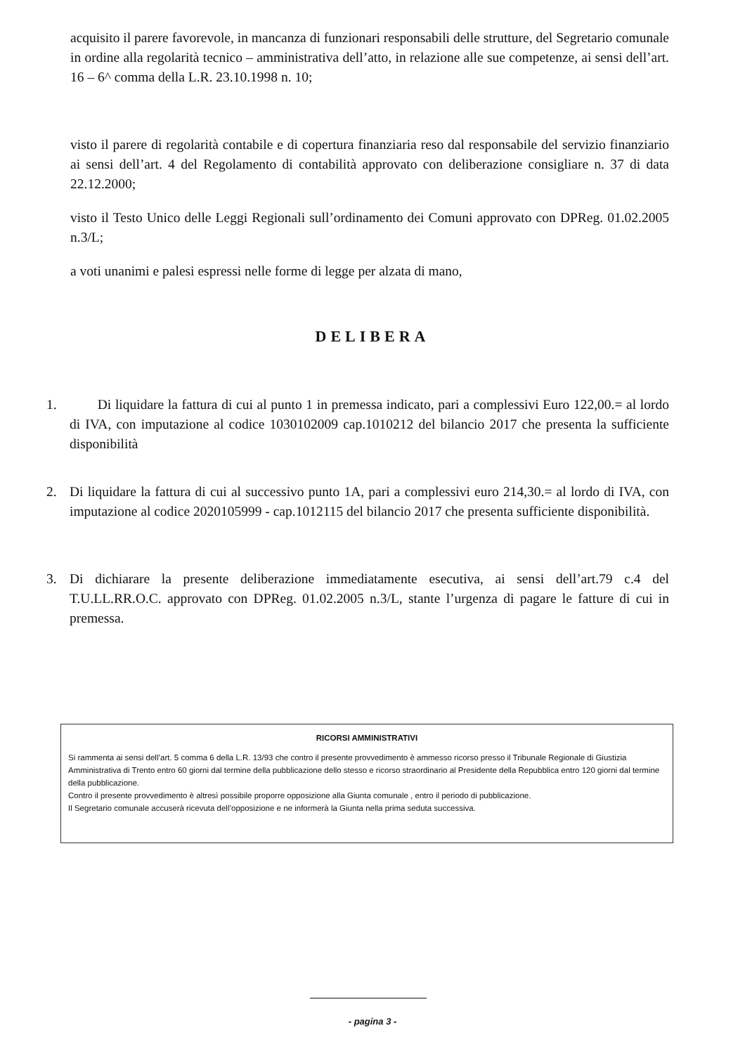acquisito il parere favorevole, in mancanza di funzionari responsabili delle strutture, del Segretario comunale in ordine alla regolarità tecnico – amministrativa dell’atto, in relazione alle sue competenze, ai sensi dell’art. 16 – 6^ comma della L.R. 23.10.1998 n. 10;
visto il parere di regolarità contabile e di copertura finanziaria reso dal responsabile del servizio finanziario ai sensi dell’art. 4 del Regolamento di contabilità approvato con deliberazione consigliare n. 37 di data 22.12.2000;
visto il Testo Unico delle Leggi Regionali sull’ordinamento dei Comuni approvato con DPReg. 01.02.2005 n.3/L;
a voti unanimi e palesi espressi nelle forme di legge per alzata di mano,
DELIBERA
1. Di liquidare la fattura di cui al punto 1 in premessa indicato, pari a complessivi Euro 122,00.= al lordo di IVA, con imputazione al codice 1030102009 cap.1010212 del bilancio 2017 che presenta la sufficiente disponibilità
2. Di liquidare la fattura di cui al successivo punto 1A, pari a complessivi euro 214,30.= al lordo di IVA, con imputazione al codice 2020105999 - cap.1012115 del bilancio 2017 che presenta sufficiente disponibilità.
3. Di dichiarare la presente deliberazione immediatamente esecutiva, ai sensi dell’art.79 c.4 del T.U.LL.RR.O.C. approvato con DPReg. 01.02.2005 n.3/L, stante l’urgenza di pagare le fatture di cui in premessa.
RICORSI AMMINISTRATIVI
Si rammenta ai sensi dell’art. 5 comma 6 della L.R. 13/93 che contro il presente provvedimento è ammesso ricorso presso il Tribunale Regionale di Giustizia Amministrativa di Trento entro 60 giorni dal termine della pubblicazione dello stesso e ricorso straordinario al Presidente della Repubblica entro 120 giorni dal termine della pubblicazione.
Contro il presente provvedimento è altresì possibile proporre opposizione alla Giunta comunale , entro il periodo di pubblicazione.
Il Segretario comunale accuserà ricevuta dell’opposizione e ne informerà la Giunta nella prima seduta successiva.
- pagina 3 -